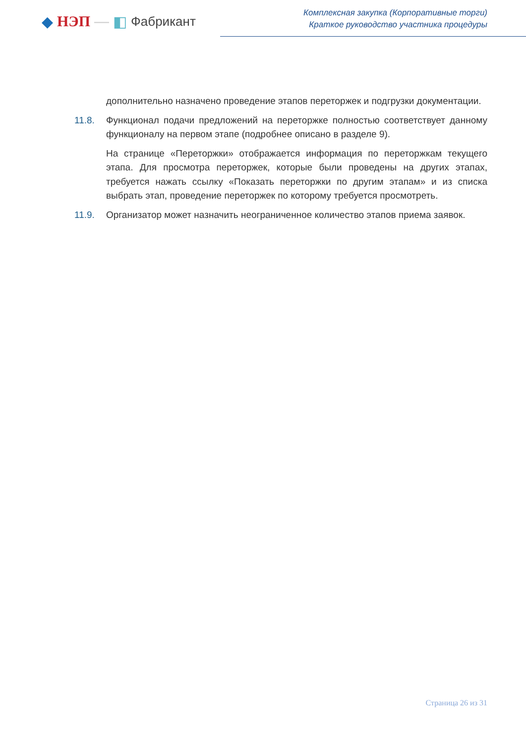◆ НЭП — ◧ Фабрикант
Комплексная закупка (Корпоративные торги)
Краткое руководство участника процедуры
дополнительно назначено проведение этапов переторжек и подгрузки документации.
11.8. Функционал подачи предложений на переторжке полностью соответствует данному функционалу на первом этапе (подробнее описано в разделе 9).
На странице «Переторжки» отображается информация по переторжкам текущего этапа. Для просмотра переторжек, которые были проведены на других этапах, требуется нажать ссылку «Показать переторжки по другим этапам» и из списка выбрать этап, проведение переторжек по которому требуется просмотреть.
11.9. Организатор может назначить неограниченное количество этапов приема заявок.
Страница 26 из 31